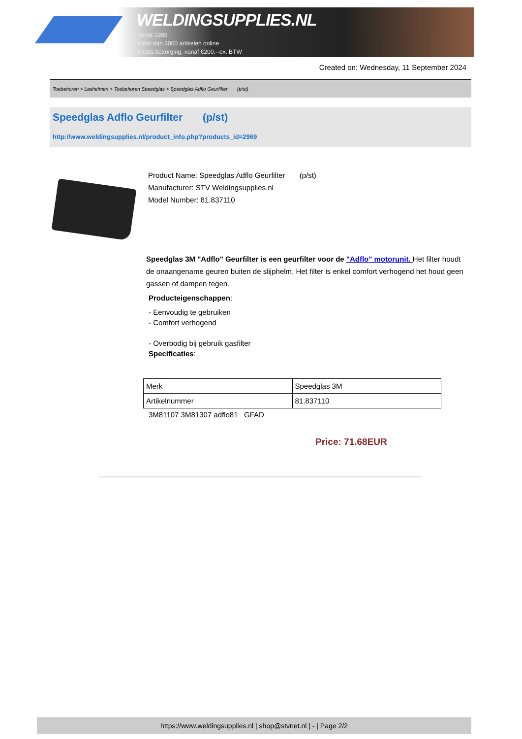WELDINGSUPPLIES.NL
- Sinds 1985
- Méér dan 3000 artikelen online
- Gratis bezorging, vanaf €200,--ex. BTW
Created on: Wednesday, 11 September 2024
Toebehoren > Lashelmen > Toebehoren Speedglas > Speedglas Adflo Geurfilter (p/st)
Speedglas Adflo Geurfilter (p/st)
http://www.weldingsupplies.nl/product_info.php?products_id=2969
Product Name: Speedglas Adflo Geurfilter (p/st)
Manufacturer: STV Weldingsupplies.nl
Model Number: 81.837110
Speedglas 3M "Adflo" Geurfilter is een geurfilter voor de "Adflo" motorunit. Het filter houdt de onaangename geuren buiten de slijphelm. Het filter is enkel comfort verhogend het houd geen gassen of dampen tegen.
Producteigenschappen:
- Eenvoudig te gebruiken
- Comfort verhogend
- Overbodig bij gebruik gasfilter
Specificaties:
| Merk | Speedglas 3M |
| Artikelnummer | 81.837110 |
3M81107 3M81307 adflo81 GFAD
Price: 71.68EUR
https://www.weldingsupplies.nl | shop@stvnet.nl | - | Page 2/2